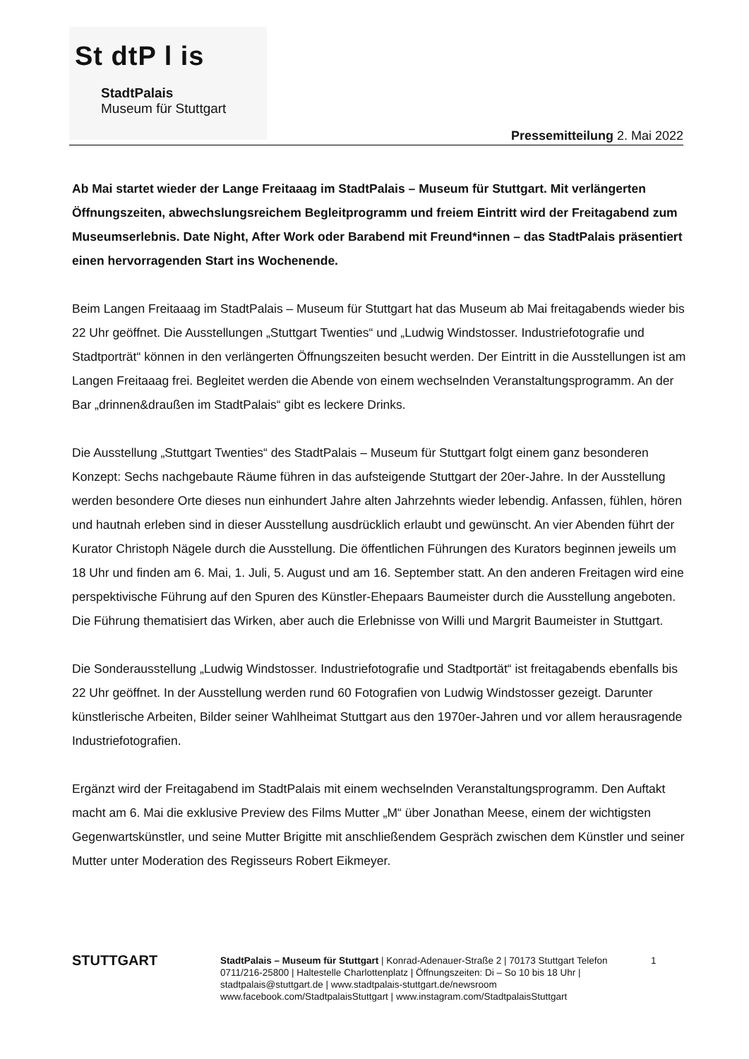St dtP l is
StadtPalais
Museum für Stuttgart
Pressemitteilung 2. Mai 2022
Ab Mai startet wieder der Lange Freitaaag im StadtPalais – Museum für Stuttgart. Mit verlängerten Öffnungszeiten, abwechslungsreichem Begleitprogramm und freiem Eintritt wird der Freitagabend zum Museumserlebnis. Date Night, After Work oder Barabend mit Freund*innen – das StadtPalais präsentiert einen hervorragenden Start ins Wochenende.
Beim Langen Freitaaag im StadtPalais – Museum für Stuttgart hat das Museum ab Mai freitagabends wieder bis 22 Uhr geöffnet. Die Ausstellungen „Stuttgart Twenties“ und „Ludwig Windstosser. Industriefotografie und Stadtporträt“ können in den verlängerten Öffnungszeiten besucht werden. Der Eintritt in die Ausstellungen ist am Langen Freitaaag frei. Begleitet werden die Abende von einem wechselnden Veranstaltungsprogramm. An der Bar „drinnen&draußen im StadtPalais“ gibt es leckere Drinks.
Die Ausstellung „Stuttgart Twenties“ des StadtPalais – Museum für Stuttgart folgt einem ganz besonderen Konzept: Sechs nachgebaute Räume führen in das aufsteigende Stuttgart der 20er-Jahre. In der Ausstellung werden besondere Orte dieses nun einhundert Jahre alten Jahrzehnts wieder lebendig. Anfassen, fühlen, hören und hautnah erleben sind in dieser Ausstellung ausdrücklich erlaubt und gewünscht. An vier Abenden führt der Kurator Christoph Nägele durch die Ausstellung. Die öffentlichen Führungen des Kurators beginnen jeweils um 18 Uhr und finden am 6. Mai, 1. Juli, 5. August und am 16. September statt. An den anderen Freitagen wird eine perspektivische Führung auf den Spuren des Künstler-Ehepaars Baumeister durch die Ausstellung angeboten. Die Führung thematisiert das Wirken, aber auch die Erlebnisse von Willi und Margrit Baumeister in Stuttgart.
Die Sonderausstellung „Ludwig Windstosser. Industriefotografie und Stadtportät“ ist freitagabends ebenfalls bis 22 Uhr geöffnet. In der Ausstellung werden rund 60 Fotografien von Ludwig Windstosser gezeigt. Darunter künstlerische Arbeiten, Bilder seiner Wahlheimat Stuttgart aus den 1970er-Jahren und vor allem herausragende Industriefotografien.
Ergänzt wird der Freitagabend im StadtPalais mit einem wechselnden Veranstaltungsprogramm. Den Auftakt macht am 6. Mai die exklusive Preview des Films Mutter „M“ über Jonathan Meese, einem der wichtigsten Gegenwartskünstler, und seine Mutter Brigitte mit anschließendem Gespräch zwischen dem Künstler und seiner Mutter unter Moderation des Regisseurs Robert Eikmeyer.
STUTTGART
StadtPalais – Museum für Stuttgart | Konrad-Adenauer-Straße 2 | 70173 Stuttgart Telefon 0711/216-25800 | Haltestelle Charlottenplatz | Öffnungszeiten: Di – So 10 bis 18 Uhr | stadtpalais@stuttgart.de | www.stadtpalais-stuttgart.de/newsroom www.facebook.com/StadtpalaisStuttgart | www.instagram.com/StadtpalaisStuttgart
1